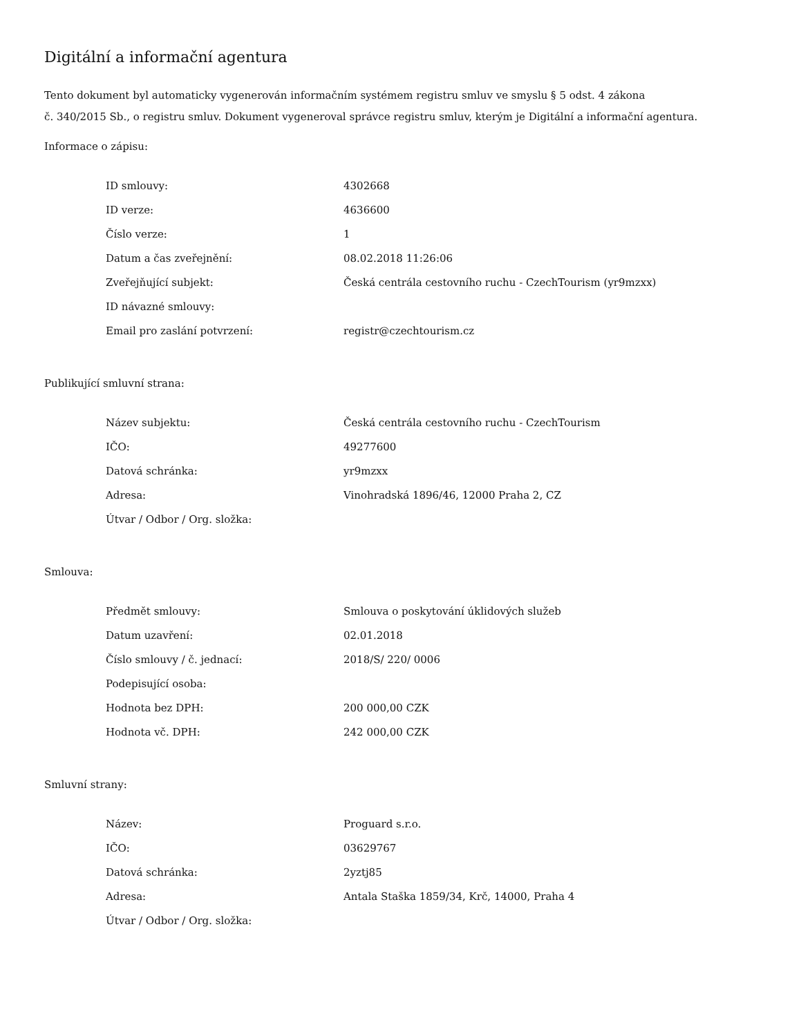Digitální a informační agentura
Tento dokument byl automaticky vygenerován informačním systémem registru smluv ve smyslu § 5 odst. 4 zákona
č. 340/2015 Sb., o registru smluv. Dokument vygeneroval správce registru smluv, kterým je Digitální a informační agentura.
Informace o zápisu:
| ID smlouvy: | 4302668 |
| ID verze: | 4636600 |
| Číslo verze: | 1 |
| Datum a čas zveřejnění: | 08.02.2018 11:26:06 |
| Zveřejňující subjekt: | Česká centrála cestovního ruchu - CzechTourism (yr9mzxx) |
| ID návazné smlouvy: | |
| Email pro zaslání potvrzení: | registr@czechtourism.cz |
Publikující smluvní strana:
| Název subjektu: | Česká centrála cestovního ruchu - CzechTourism |
| IČO: | 49277600 |
| Datová schránka: | yr9mzxx |
| Adresa: | Vinohradská 1896/46, 12000 Praha 2, CZ |
| Útvar / Odbor / Org. složka: | |
Smlouva:
| Předmět smlouvy: | Smlouva o poskytování úklidových služeb |
| Datum uzavření: | 02.01.2018 |
| Číslo smlouvy / č. jednací: | 2018/S/ 220/ 0006 |
| Podepisující osoba: | |
| Hodnota bez DPH: | 200 000,00 CZK |
| Hodnota vč. DPH: | 242 000,00 CZK |
Smluvní strany:
| Název: | Proguard s.r.o. |
| IČO: | 03629767 |
| Datová schránka: | 2yztj85 |
| Adresa: | Antala Staška 1859/34, Krč, 14000, Praha 4 |
| Útvar / Odbor / Org. složka: | |